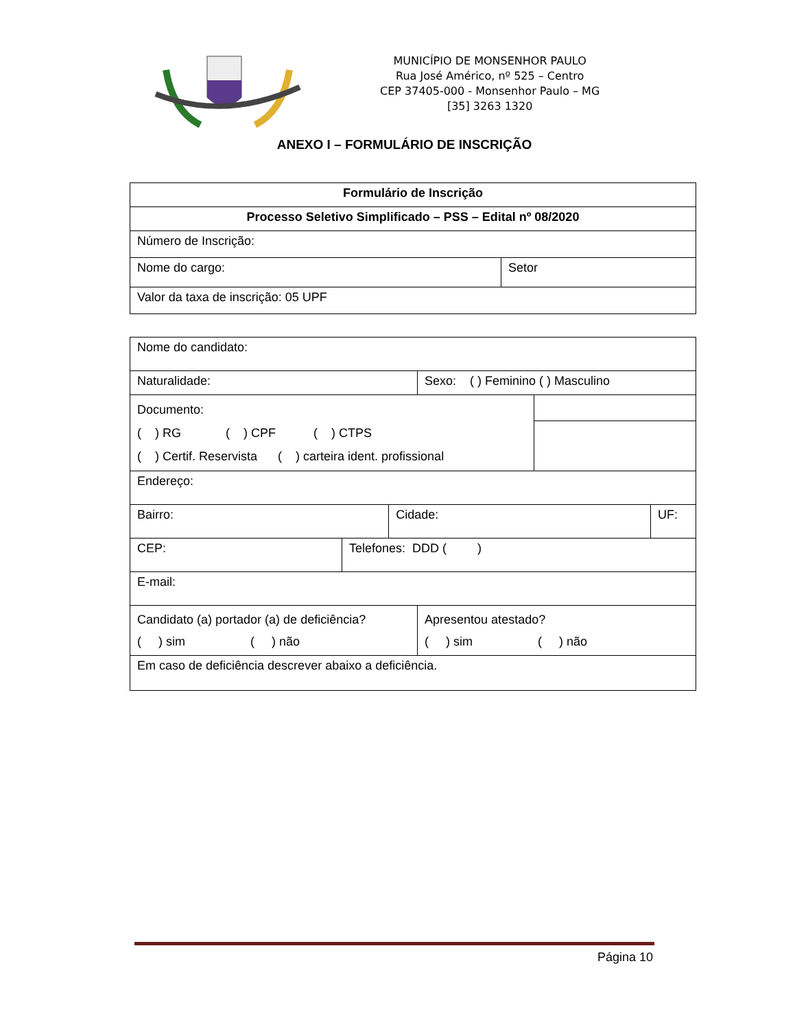MUNICÍPIO DE MONSENHOR PAULO
Rua José Américo, nº 525 – Centro
CEP 37405-000 - Monsenhor Paulo – MG
[35] 3263 1320
ANEXO I – FORMULÁRIO DE INSCRIÇÃO
| Formulário de Inscrição | |
| Processo Seletivo Simplificado – PSS – Edital nº 08/2020 | |
| Número de Inscrição: | |
| Nome do cargo: | Setor |
| Valor da taxa de inscrição: 05 UPF | |
| Nome do candidato: | | | | | |
| Naturalidade: | | | Sexo: ( ) Feminino ( ) Masculino | | |
| Documento: ( ) RG ( ) CPF ( ) CTPS ( ) Certif. Reservista ( ) carteira ident. profissional | | | | | |
| Endereço: | | | | | |
| Bairro: | | Cidade: | | | UF: |
| CEP: | Telefones: DDD ( ) | | | | |
| E-mail: | | | | | |
| Candidato (a) portador (a) de deficiência? ( ) sim ( ) não | | | Apresentou atestado? ( ) sim ( ) não | | |
| Em caso de deficiência descrever abaixo a deficiência. | | | | | |
Página 10